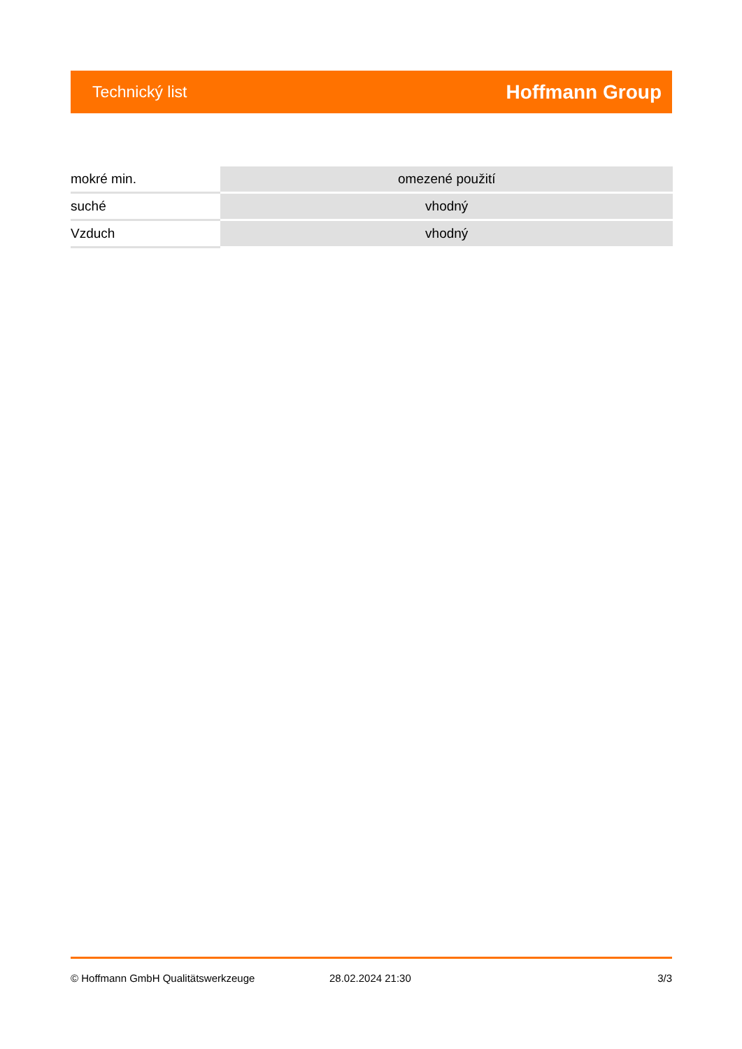Technický list Hoffmann Group
| mokré min. | omezené použití |
| suché | vhodný |
| Vzduch | vhodný |
© Hoffmann GmbH Qualitätswerkzeuge 28.02.2024 21:30 3/3